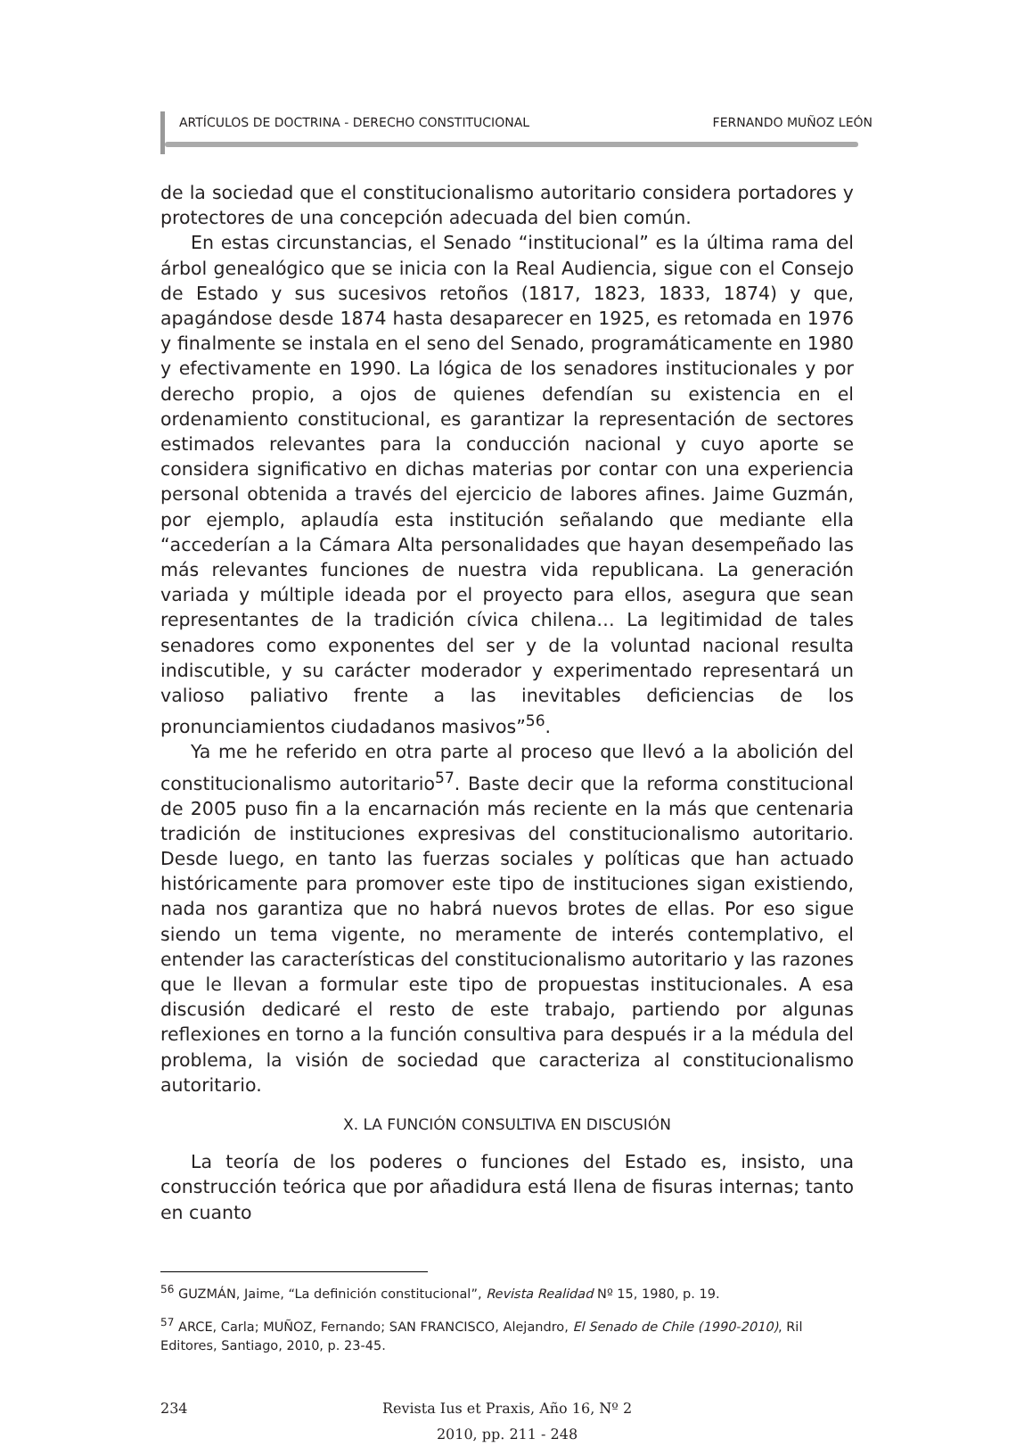ARTÍCULOS DE DOCTRINA - DERECHO CONSTITUCIONAL FERNANDO MUÑOZ LEÓN
de la sociedad que el constitucionalismo autoritario considera portadores y protectores de una concepción adecuada del bien común.
En estas circunstancias, el Senado “institucional” es la última rama del árbol genealógico que se inicia con la Real Audiencia, sigue con el Consejo de Estado y sus sucesivos retoños (1817, 1823, 1833, 1874) y que, apagándose desde 1874 hasta desaparecer en 1925, es retomada en 1976 y finalmente se instala en el seno del Senado, programáticamente en 1980 y efectivamente en 1990. La lógica de los senadores institucionales y por derecho propio, a ojos de quienes defendían su existencia en el ordenamiento constitucional, es garantizar la representación de sectores estimados relevantes para la conducción nacional y cuyo aporte se considera significativo en dichas materias por contar con una experiencia personal obtenida a través del ejercicio de labores afines. Jaime Guzmán, por ejemplo, aplaudía esta institución señalando que mediante ella “accederían a la Cámara Alta personalidades que hayan desempeñado las más relevantes funciones de nuestra vida republicana. La generación variada y múltiple ideada por el proyecto para ellos, asegura que sean representantes de la tradición cívica chilena… La legitimidad de tales senadores como exponentes del ser y de la voluntad nacional resulta indiscutible, y su carácter moderador y experimentado representará un valioso paliativo frente a las inevitables deficiencias de los pronunciamientos ciudadanos masivos”<sup>56</sup>.
Ya me he referido en otra parte al proceso que llevó a la abolición del constitucionalismo autoritario<sup>57</sup>. Baste decir que la reforma constitucional de 2005 puso fin a la encarnación más reciente en la más que centenaria tradición de instituciones expresivas del constitucionalismo autoritario. Desde luego, en tanto las fuerzas sociales y políticas que han actuado históricamente para promover este tipo de instituciones sigan existiendo, nada nos garantiza que no habrá nuevos brotes de ellas. Por eso sigue siendo un tema vigente, no meramente de interés contemplativo, el entender las características del constitucionalismo autoritario y las razones que le llevan a formular este tipo de propuestas institucionales. A esa discusión dedicaré el resto de este trabajo, partiendo por algunas reflexiones en torno a la función consultiva para después ir a la médula del problema, la visión de sociedad que caracteriza al constitucionalismo autoritario.
X. LA FUNCIÓN CONSULTIVA EN DISCUSIÓN
La teoría de los poderes o funciones del Estado es, insisto, una construcción teórica que por añadidura está llena de fisuras internas; tanto en cuanto
<sup>56</sup> GUZMÁN, Jaime, “La definición constitucional”, Revista Realidad Nº 15, 1980, p. 19.
<sup>57</sup> ARCE, Carla; MUÑOZ, Fernando; SAN FRANCISCO, Alejandro, El Senado de Chile (1990-2010), Ril Editores, Santiago, 2010, p. 23-45.
234 Revista Ius et Praxis, Año 16, Nº 2
2010, pp. 211 - 248